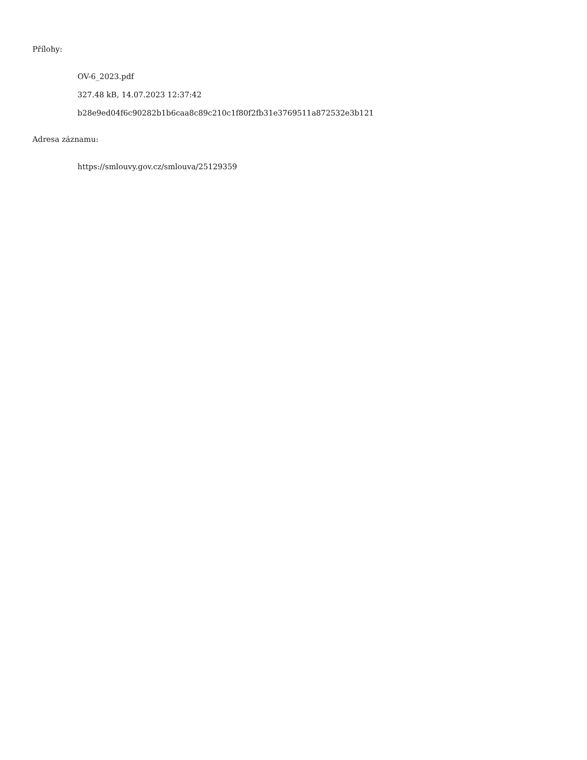Přílohy:
OV-6_2023.pdf
327.48 kB, 14.07.2023 12:37:42
b28e9ed04f6c90282b1b6caa8c89c210c1f80f2fb31e3769511a872532e3b121
Adresa záznamu:
https://smlouvy.gov.cz/smlouva/25129359